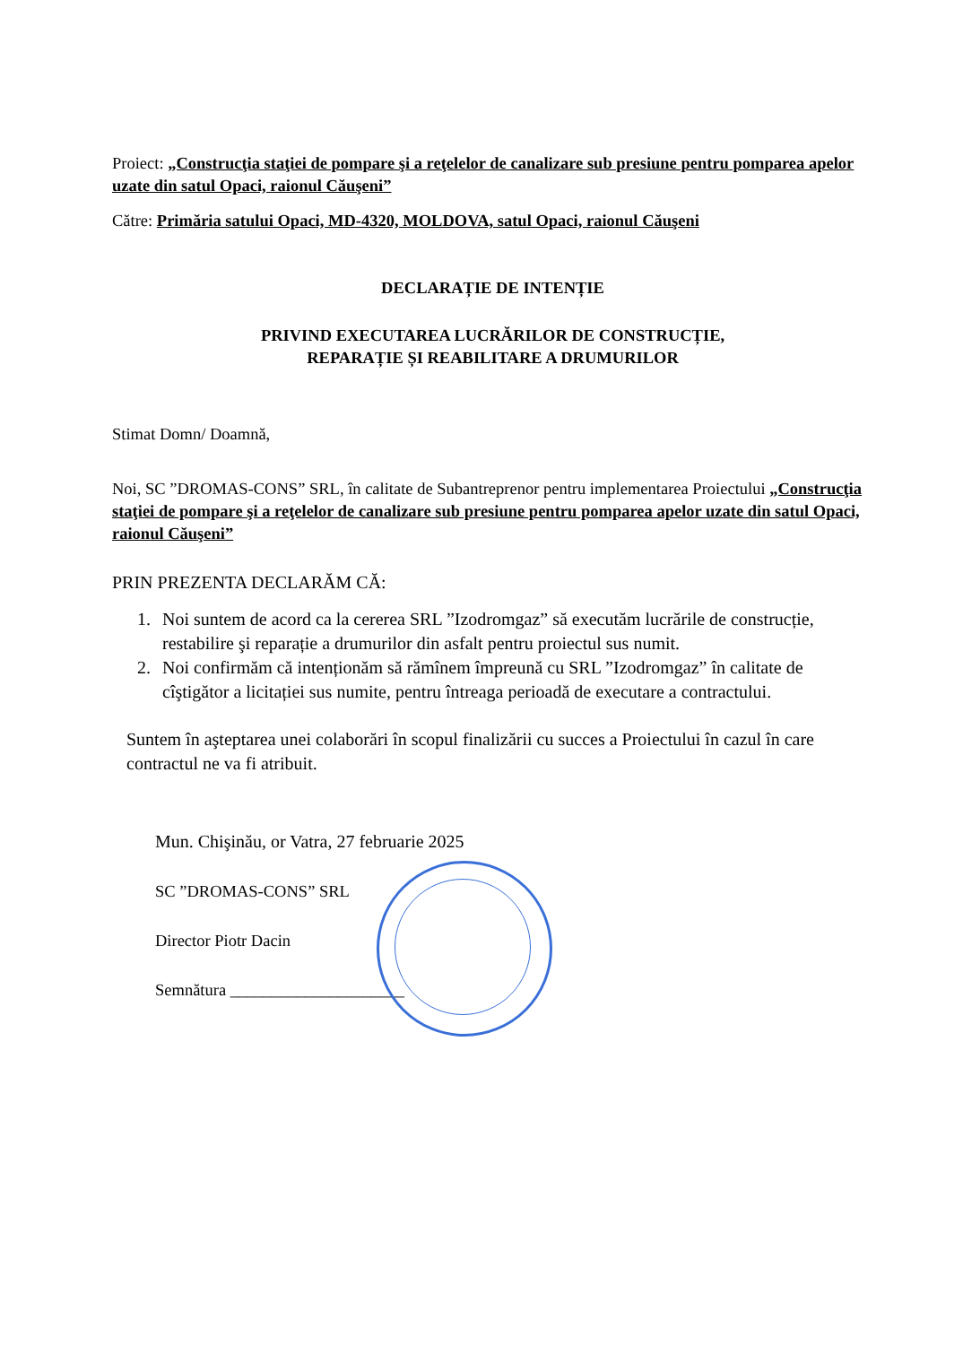Proiect: „Construcţia staţiei de pompare şi a reţelelor de canalizare sub presiune pentru pomparea apelor uzate din satul Opaci, raionul Căuşeni”
Către: Primăria satului Opaci, MD-4320, MOLDOVA, satul Opaci, raionul Căuşeni
DECLARAȚIE DE INTENȚIE
PRIVIND EXECUTAREA LUCRĂRILOR DE CONSTRUCȚIE,
REPARAȚIE ȘI REABILITARE A DRUMURILOR
Stimat Domn/ Doamnă,
Noi, SC ”DROMAS-CONS” SRL, în calitate de Subantreprenor pentru implementarea Proiectului „Construcţia staţiei de pompare şi a reţelelor de canalizare sub presiune pentru pomparea apelor uzate din satul Opaci, raionul Căuşeni”
PRIN PREZENTA DECLARĂM CĂ:
1. Noi suntem de acord ca la cererea SRL ”Izodromgaz” să executăm lucrările de construcție, restabilire şi reparație a drumurilor din asfalt pentru proiectul sus numit.
2. Noi confirmăm că intenționăm să rămînem împreună cu SRL ”Izodromgaz” în calitate de cîştigător a licitației sus numite, pentru întreaga perioadă de executare a contractului.
Suntem în aşteptarea unei colaborări în scopul finalizării cu succes a Proiectului în cazul în care contractul ne va fi atribuit.
Mun. Chişinău, or Vatra, 27 februarie 2025
SC ”DROMAS-CONS” SRL
Director Piotr Dacin
Semnătura _____________________